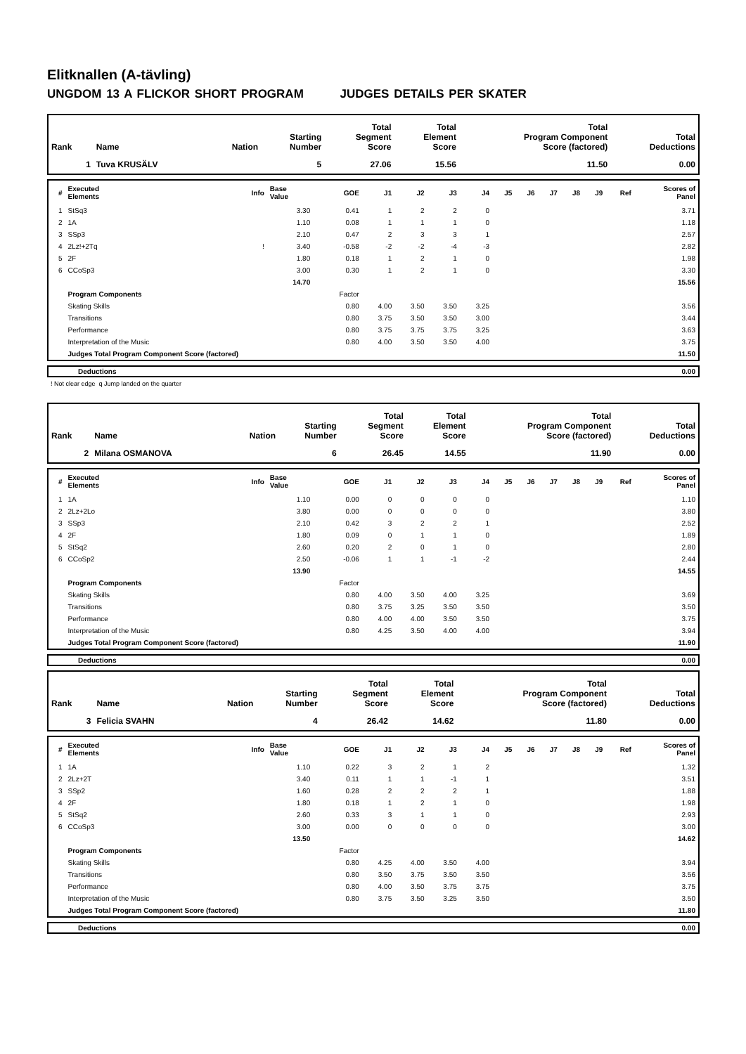Elitknallen (A-tävling)
UNGDOM 13 A FLICKOR SHORT PROGRAM JUDGES DETAILS PER SKATER
| Rank | Name | Nation | Starting Number | Total Segment Score | Total Element Score | Total Program Component Score (factored) | Total Deductions |
| --- | --- | --- | --- | --- | --- | --- | --- |
| 1 | Tuva KRUSÄLV | | 5 | 27.06 | 15.56 | 11.50 | 0.00 |
| # | Executed Elements | Info | Base Value | GOE | J1 | J2 | J3 | J4 | J5 | J6 | J7 | J8 | J9 | Ref | Scores of Panel |
| --- | --- | --- | --- | --- | --- | --- | --- | --- | --- | --- | --- | --- | --- | --- | --- |
| 1 | StSq3 | | 3.30 | 0.41 | 1 | 2 | 2 | 0 | | | | | | | 3.71 |
| 2 | 1A | | 1.10 | 0.08 | 1 | 1 | 1 | 0 | | | | | | | 1.18 |
| 3 | SSp3 | | 2.10 | 0.47 | 2 | 3 | 3 | 1 | | | | | | | 2.57 |
| 4 | 2Lz!+2Tq | ! | 3.40 | -0.58 | -2 | -2 | -4 | -3 | | | | | | | 2.82 |
| 5 | 2F | | 1.80 | 0.18 | 1 | 2 | 1 | 0 | | | | | | | 1.98 |
| 6 | CCoSp3 | | 3.00 | 0.30 | 1 | 2 | 1 | 0 | | | | | | | 3.30 |
| | | | 14.70 | | | | | | | | | | | | 15.56 |
| | Program Components | | | Factor | | | | | | | | | | | |
| | Skating Skills | | | 0.80 | 4.00 | 3.50 | 3.50 | 3.25 | | | | | | | 3.56 |
| | Transitions | | | 0.80 | 3.75 | 3.50 | 3.50 | 3.00 | | | | | | | 3.44 |
| | Performance | | | 0.80 | 3.75 | 3.75 | 3.75 | 3.25 | | | | | | | 3.63 |
| | Interpretation of the Music | | | 0.80 | 4.00 | 3.50 | 3.50 | 4.00 | | | | | | | 3.75 |
| | Judges Total Program Component Score (factored) | | | | | | | | | | | | | | 11.50 |
| | Deductions | 0.00 |
! Not clear edge q Jump landed on the quarter
| Rank | Name | Nation | Starting Number | Total Segment Score | Total Element Score | Total Program Component Score (factored) | Total Deductions |
| --- | --- | --- | --- | --- | --- | --- | --- |
| 2 | Milana OSMANOVA | | 6 | 26.45 | 14.55 | 11.90 | 0.00 |
| # | Executed Elements | Info | Base Value | GOE | J1 | J2 | J3 | J4 | J5 | J6 | J7 | J8 | J9 | Ref | Scores of Panel |
| --- | --- | --- | --- | --- | --- | --- | --- | --- | --- | --- | --- | --- | --- | --- | --- |
| 1 | 1A | | 1.10 | 0.00 | 0 | 0 | 0 | 0 | | | | | | | 1.10 |
| 2 | 2Lz+2Lo | | 3.80 | 0.00 | 0 | 0 | 0 | 0 | | | | | | | 3.80 |
| 3 | SSp3 | | 2.10 | 0.42 | 3 | 2 | 2 | 1 | | | | | | | 2.52 |
| 4 | 2F | | 1.80 | 0.09 | 0 | 1 | 1 | 0 | | | | | | | 1.89 |
| 5 | StSq2 | | 2.60 | 0.20 | 2 | 0 | 1 | 0 | | | | | | | 2.80 |
| 6 | CCoSp2 | | 2.50 | -0.06 | 1 | 1 | -1 | -2 | | | | | | | 2.44 |
| | | | 13.90 | | | | | | | | | | | | 14.55 |
| | Program Components | | | Factor | | | | | | | | | | | |
| | Skating Skills | | | 0.80 | 4.00 | 3.50 | 4.00 | 3.25 | | | | | | | 3.69 |
| | Transitions | | | 0.80 | 3.75 | 3.25 | 3.50 | 3.50 | | | | | | | 3.50 |
| | Performance | | | 0.80 | 4.00 | 4.00 | 3.50 | 3.50 | | | | | | | 3.75 |
| | Interpretation of the Music | | | 0.80 | 4.25 | 3.50 | 4.00 | 4.00 | | | | | | | 3.94 |
| | Judges Total Program Component Score (factored) | | | | | | | | | | | | | | 11.90 |
| | Deductions | 0.00 |
| Rank | Name | Nation | Starting Number | Total Segment Score | Total Element Score | Total Program Component Score (factored) | Total Deductions |
| --- | --- | --- | --- | --- | --- | --- | --- |
| 3 | Felicia SVAHN | | 4 | 26.42 | 14.62 | 11.80 | 0.00 |
| # | Executed Elements | Info | Base Value | GOE | J1 | J2 | J3 | J4 | J5 | J6 | J7 | J8 | J9 | Ref | Scores of Panel |
| --- | --- | --- | --- | --- | --- | --- | --- | --- | --- | --- | --- | --- | --- | --- | --- |
| 1 | 1A | | 1.10 | 0.22 | 3 | 2 | 1 | 2 | | | | | | | 1.32 |
| 2 | 2Lz+2T | | 3.40 | 0.11 | 1 | 1 | -1 | 1 | | | | | | | 3.51 |
| 3 | SSp2 | | 1.60 | 0.28 | 2 | 2 | 2 | 1 | | | | | | | 1.88 |
| 4 | 2F | | 1.80 | 0.18 | 1 | 2 | 1 | 0 | | | | | | | 1.98 |
| 5 | StSq2 | | 2.60 | 0.33 | 3 | 1 | 1 | 0 | | | | | | | 2.93 |
| 6 | CCoSp3 | | 3.00 | 0.00 | 0 | 0 | 0 | 0 | | | | | | | 3.00 |
| | | | 13.50 | | | | | | | | | | | | 14.62 |
| | Program Components | | | Factor | | | | | | | | | | | |
| | Skating Skills | | | 0.80 | 4.25 | 4.00 | 3.50 | 4.00 | | | | | | | 3.94 |
| | Transitions | | | 0.80 | 3.50 | 3.75 | 3.50 | 3.50 | | | | | | | 3.56 |
| | Performance | | | 0.80 | 4.00 | 3.50 | 3.75 | 3.75 | | | | | | | 3.75 |
| | Interpretation of the Music | | | 0.80 | 3.75 | 3.50 | 3.25 | 3.50 | | | | | | | 3.50 |
| | Judges Total Program Component Score (factored) | | | | | | | | | | | | | | 11.80 |
| | Deductions | 0.00 |